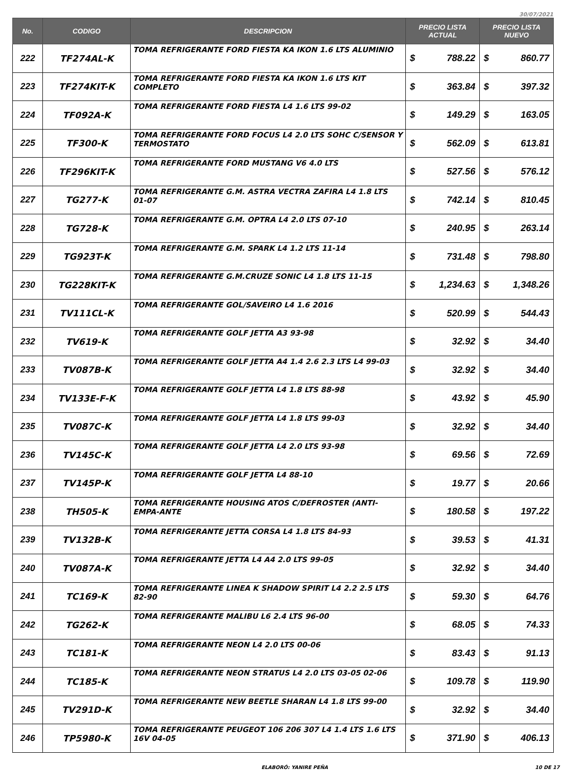30/07/2021
| No. | CODIGO | DESCRIPCION | PRECIO LISTA ACTUAL | PRECIO LISTA NUEVO |
| --- | --- | --- | --- | --- |
| 222 | TF274AL-K | TOMA REFRIGERANTE FORD FIESTA KA IKON 1.6 LTS ALUMINIO | $ 788.22 | $ 860.77 |
| 223 | TF274KIT-K | TOMA REFRIGERANTE FORD FIESTA KA IKON 1.6 LTS KIT COMPLETO | $ 363.84 | $ 397.32 |
| 224 | TF092A-K | TOMA REFRIGERANTE FORD FIESTA L4 1.6 LTS 99-02 | $ 149.29 | $ 163.05 |
| 225 | TF300-K | TOMA REFRIGERANTE FORD FOCUS L4 2.0 LTS SOHC C/SENSOR Y TERMOSTATO | $ 562.09 | $ 613.81 |
| 226 | TF296KIT-K | TOMA REFRIGERANTE FORD MUSTANG V6 4.0 LTS | $ 527.56 | $ 576.12 |
| 227 | TG277-K | TOMA REFRIGERANTE G.M. ASTRA VECTRA ZAFIRA L4 1.8 LTS 01-07 | $ 742.14 | $ 810.45 |
| 228 | TG728-K | TOMA REFRIGERANTE G.M. OPTRA L4 2.0 LTS 07-10 | $ 240.95 | $ 263.14 |
| 229 | TG923T-K | TOMA REFRIGERANTE G.M. SPARK L4 1.2 LTS 11-14 | $ 731.48 | $ 798.80 |
| 230 | TG228KIT-K | TOMA REFRIGERANTE G.M.CRUZE SONIC L4 1.8 LTS 11-15 | $ 1,234.63 | $ 1,348.26 |
| 231 | TV111CL-K | TOMA REFRIGERANTE GOL/SAVEIRO L4 1.6 2016 | $ 520.99 | $ 544.43 |
| 232 | TV619-K | TOMA REFRIGERANTE GOLF JETTA A3 93-98 | $ 32.92 | $ 34.40 |
| 233 | TV087B-K | TOMA REFRIGERANTE GOLF JETTA A4 1.4 2.6 2.3 LTS L4 99-03 | $ 32.92 | $ 34.40 |
| 234 | TV133E-F-K | TOMA REFRIGERANTE GOLF JETTA L4 1.8 LTS 88-98 | $ 43.92 | $ 45.90 |
| 235 | TV087C-K | TOMA REFRIGERANTE GOLF JETTA L4 1.8 LTS 99-03 | $ 32.92 | $ 34.40 |
| 236 | TV145C-K | TOMA REFRIGERANTE GOLF JETTA L4 2.0 LTS 93-98 | $ 69.56 | $ 72.69 |
| 237 | TV145P-K | TOMA REFRIGERANTE GOLF JETTA L4 88-10 | $ 19.77 | $ 20.66 |
| 238 | TH505-K | TOMA REFRIGERANTE HOUSING ATOS C/DEFROSTER (ANTI-EMPA-ANTE | $ 180.58 | $ 197.22 |
| 239 | TV132B-K | TOMA REFRIGERANTE JETTA CORSA L4 1.8 LTS 84-93 | $ 39.53 | $ 41.31 |
| 240 | TV087A-K | TOMA REFRIGERANTE JETTA L4 A4 2.0 LTS 99-05 | $ 32.92 | $ 34.40 |
| 241 | TC169-K | TOMA REFRIGERANTE LINEA K SHADOW SPIRIT L4 2.2 2.5 LTS 82-90 | $ 59.30 | $ 64.76 |
| 242 | TG262-K | TOMA REFRIGERANTE MALIBU L6 2.4 LTS 96-00 | $ 68.05 | $ 74.33 |
| 243 | TC181-K | TOMA REFRIGERANTE NEON L4 2.0 LTS 00-06 | $ 83.43 | $ 91.13 |
| 244 | TC185-K | TOMA REFRIGERANTE NEON STRATUS L4 2.0 LTS 03-05 02-06 | $ 109.78 | $ 119.90 |
| 245 | TV291D-K | TOMA REFRIGERANTE NEW BEETLE SHARAN L4 1.8 LTS 99-00 | $ 32.92 | $ 34.40 |
| 246 | TP5980-K | TOMA REFRIGERANTE PEUGEOT 106 206 307 L4 1.4 LTS 1.6 LTS 16V 04-05 | $ 371.90 | $ 406.13 |
ELABORÓ: YANIRE PEÑA 10 DE 17